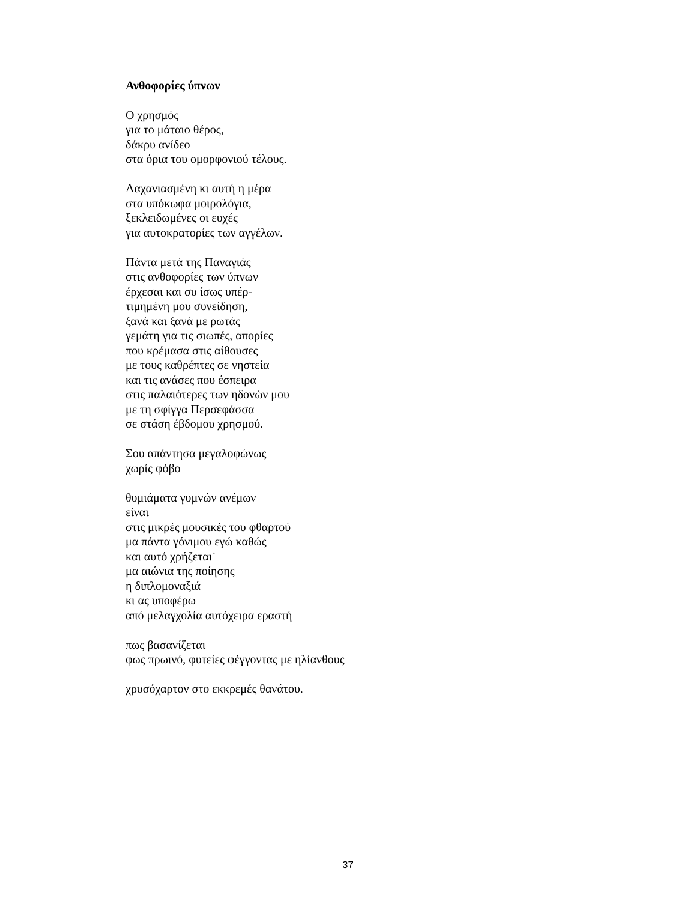Ανθοφορίες ύπνων
Ο χρησμός
για το μάταιο θέρος,
δάκρυ ανίδεο
στα όρια του ομορφονιού τέλους.
Λαχανιασμένη κι αυτή η μέρα
στα υπόκωφα μοιρολόγια,
ξεκλειδωμένες οι ευχές
για αυτοκρατορίες των αγγέλων.
Πάντα μετά της Παναγιάς
στις ανθοφορίες των ύπνων
έρχεσαι και συ ίσως υπέρ-
τιμημένη μου συνείδηση,
ξανά και ξανά με ρωτάς
γεμάτη για τις σιωπές, απορίες
που κρέμασα στις αίθουσες
με τους καθρέπτες σε νηστεία
και τις ανάσες που έσπειρα
στις παλαιότερες των ηδονών μου
με τη σφίγγα Περσεφάσσα
σε στάση έβδομου χρησμού.
Σου απάντησα μεγαλοφώνως
χωρίς φόβο
θυμιάματα γυμνών ανέμων
είναι
στις μικρές μουσικές του φθαρτού
μα πάντα γόνιμου εγώ καθώς
και αυτό χρήζεται˙
μα αιώνια της ποίησης
η διπλομοναξιά
κι ας υποφέρω
από μελαγχολία αυτόχειρα εραστή
πως βασανίζεται
φως πρωινό, φυτείες φέγγοντας με ηλίανθους
χρυσόχαρτον στο εκκρεμές θανάτου.
37